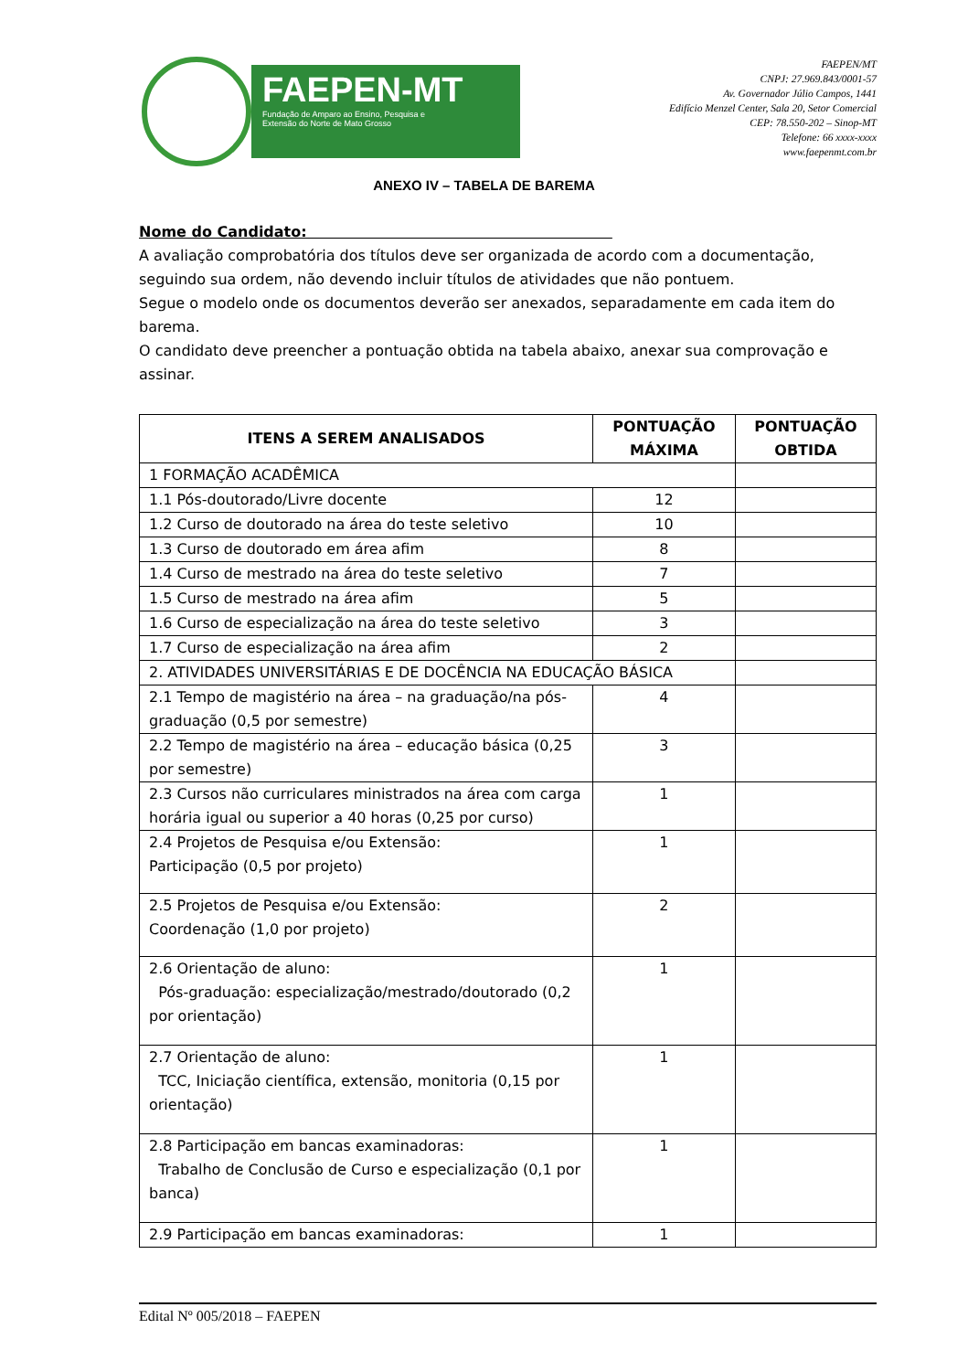FAEPEN-MT
Fundação de Amparo ao Ensino, Pesquisa e
Extensão do Norte de Mato Grosso
FAEPEN/MT
CNPJ: 27.969.843/0001-57
Av. Governador Júlio Campos, 1441
Edifício Menzel Center, Sala 20, Setor Comercial
CEP: 78.550-202 – Sinop-MT
Telefone: 66 xxxx-xxxx
www.faepenmt.com.br
ANEXO IV – TABELA DE BAREMA
Nome do Candidato:
A avaliação comprobatória dos títulos deve ser organizada de acordo com a documentação, seguindo sua ordem, não devendo incluir títulos de atividades que não pontuem.
Segue o modelo onde os documentos deverão ser anexados, separadamente em cada item do barema.
O candidato deve preencher a pontuação obtida na tabela abaixo, anexar sua comprovação e assinar.
| ITENS A SEREM ANALISADOS | PONTUAÇÃO MÁXIMA | PONTUAÇÃO OBTIDA |
| --- | --- | --- |
| 1 FORMAÇÃO ACADÊMICA | | |
| 1.1 Pós-doutorado/Livre docente | 12 | |
| 1.2 Curso de doutorado na área do teste seletivo | 10 | |
| 1.3 Curso de doutorado em área afim | 8 | |
| 1.4 Curso de mestrado na área do teste seletivo | 7 | |
| 1.5 Curso de mestrado na área afim | 5 | |
| 1.6 Curso de especialização na área do teste seletivo | 3 | |
| 1.7 Curso de especialização na área afim | 2 | |
| 2. ATIVIDADES UNIVERSITÁRIAS E DE DOCÊNCIA NA EDUCAÇÃO BÁSICA | | |
| 2.1 Tempo de magistério na área – na graduação/na pós-graduação (0,5 por semestre) | 4 | |
| 2.2 Tempo de magistério na área – educação básica (0,25 por semestre) | 3 | |
| 2.3 Cursos não curriculares ministrados na área com carga horária igual ou superior a 40 horas (0,25 por curso) | 1 | |
| 2.4 Projetos de Pesquisa e/ou Extensão: Participação (0,5 por projeto) | 1 | |
| 2.5 Projetos de Pesquisa e/ou Extensão: Coordenação (1,0 por projeto) | 2 | |
| 2.6 Orientação de aluno: Pós-graduação: especialização/mestrado/doutorado (0,2 por orientação) | 1 | |
| 2.7 Orientação de aluno: TCC, Iniciação científica, extensão, monitoria (0,15 por orientação) | 1 | |
| 2.8 Participação em bancas examinadoras: Trabalho de Conclusão de Curso e especialização (0,1 por banca) | 1 | |
| 2.9 Participação em bancas examinadoras: | 1 | |
Edital Nº 005/2018 – FAEPEN